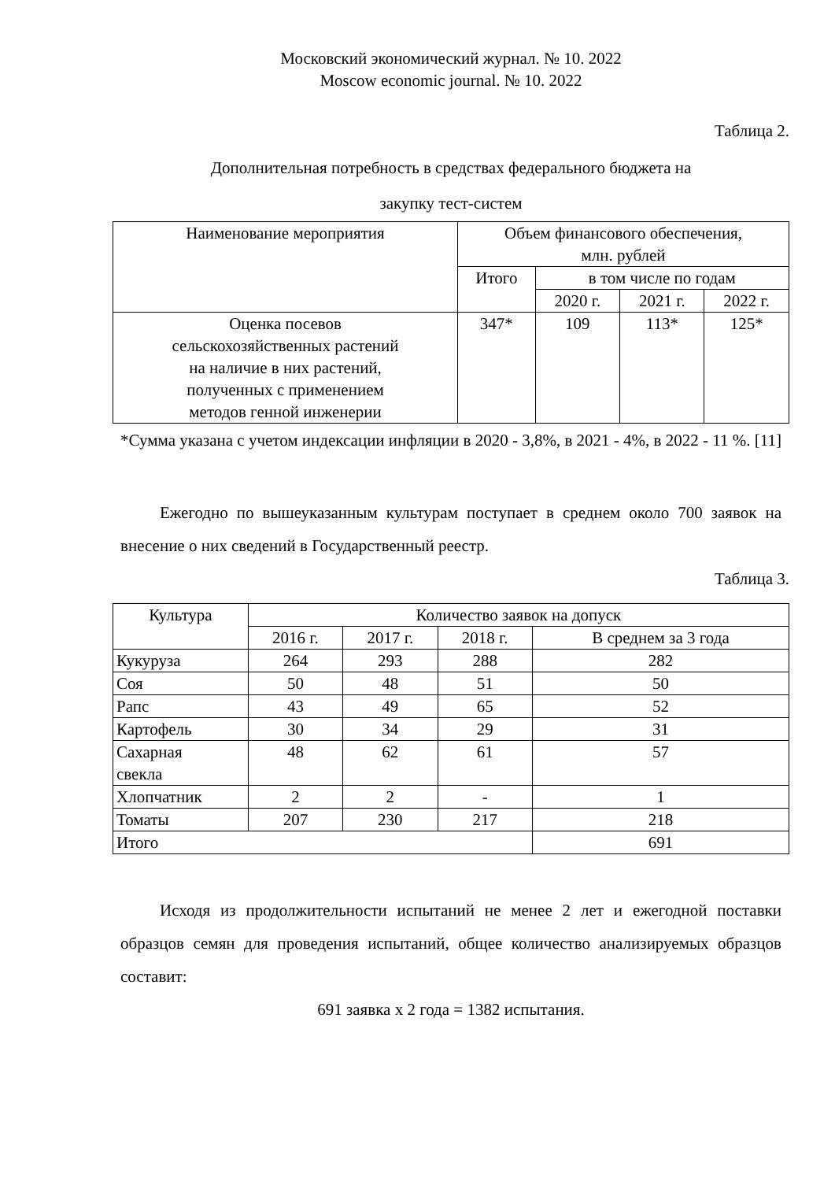Московский экономический журнал. № 10. 2022
Moscow economic journal. № 10. 2022
Таблица 2.
Дополнительная потребность в средствах федерального бюджета на
закупку тест-систем
| Наименование мероприятия | Объем финансового обеспечения, млн. рублей | | | |
| --- | --- | --- | --- | --- |
| | Итого | в том числе по годам | | |
| | | 2020 г. | 2021 г. | 2022 г. |
| Оценка посевов сельскохозяйственных растений на наличие в них растений, полученных с применением методов генной инженерии | 347* | 109 | 113* | 125* |
*Сумма указана с учетом индексации инфляции в 2020 - 3,8%, в 2021 - 4%, в 2022 - 11 %. [11]
Ежегодно по вышеуказанным культурам поступает в среднем около 700 заявок на внесение о них сведений в Государственный реестр.
Таблица 3.
| Культура | Количество заявок на допуск | | | |
| --- | --- | --- | --- | --- |
| | 2016 г. | 2017 г. | 2018 г. | В среднем за 3 года |
| Кукуруза | 264 | 293 | 288 | 282 |
| Соя | 50 | 48 | 51 | 50 |
| Рапс | 43 | 49 | 65 | 52 |
| Картофель | 30 | 34 | 29 | 31 |
| Сахарная свекла | 48 | 62 | 61 | 57 |
| Хлопчатник | 2 | 2 | - | 1 |
| Томаты | 207 | 230 | 217 | 218 |
| Итого | | | | 691 |
Исходя из продолжительности испытаний не менее 2 лет и ежегодной поставки образцов семян для проведения испытаний, общее количество анализируемых образцов составит:
691 заявка x 2 года = 1382 испытания.